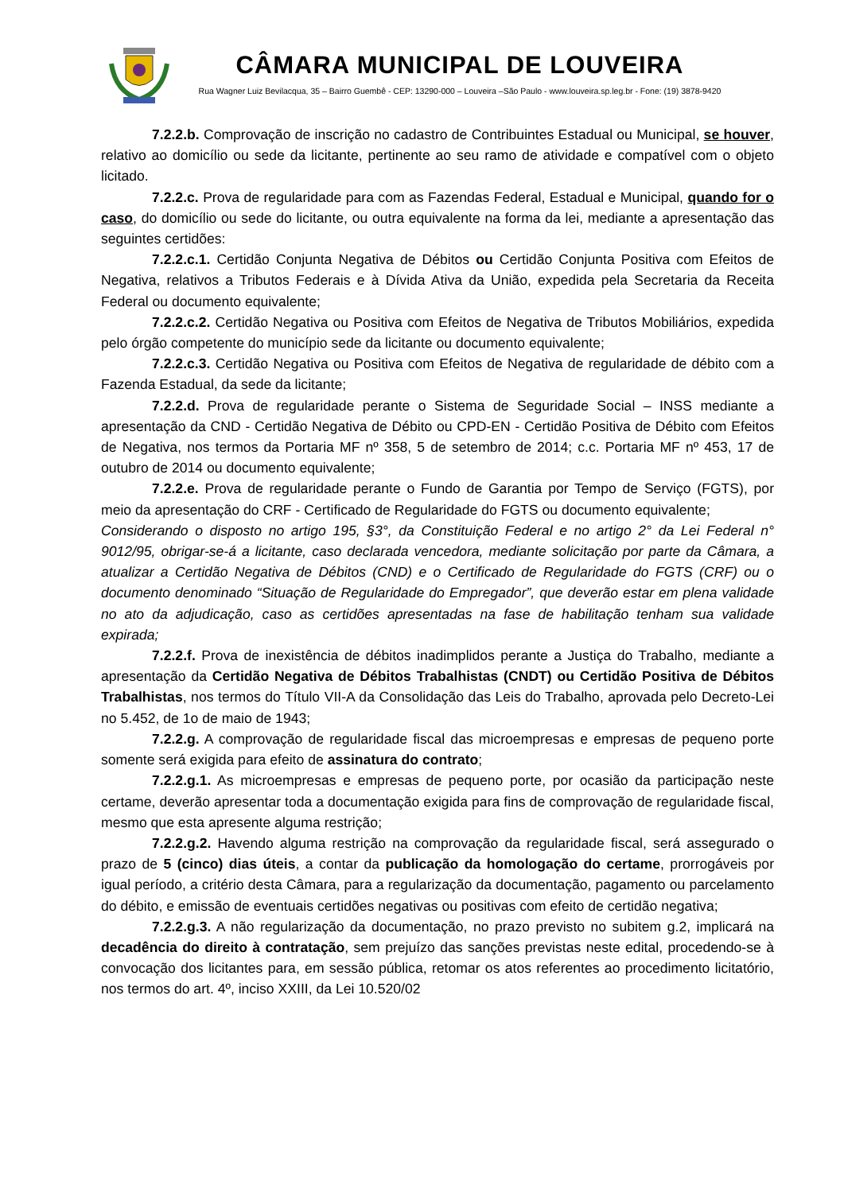CÂMARA MUNICIPAL DE LOUVEIRA
Rua Wagner Luiz Bevilacqua, 35 – Bairro Guembê - CEP: 13290-000 – Louveira –São Paulo - www.louveira.sp.leg.br - Fone: (19) 3878-9420
7.2.2.b. Comprovação de inscrição no cadastro de Contribuintes Estadual ou Municipal, se houver, relativo ao domicílio ou sede da licitante, pertinente ao seu ramo de atividade e compatível com o objeto licitado.
7.2.2.c. Prova de regularidade para com as Fazendas Federal, Estadual e Municipal, quando for o caso, do domicílio ou sede do licitante, ou outra equivalente na forma da lei, mediante a apresentação das seguintes certidões:
7.2.2.c.1. Certidão Conjunta Negativa de Débitos ou Certidão Conjunta Positiva com Efeitos de Negativa, relativos a Tributos Federais e à Dívida Ativa da União, expedida pela Secretaria da Receita Federal ou documento equivalente;
7.2.2.c.2. Certidão Negativa ou Positiva com Efeitos de Negativa de Tributos Mobiliários, expedida pelo órgão competente do município sede da licitante ou documento equivalente;
7.2.2.c.3. Certidão Negativa ou Positiva com Efeitos de Negativa de regularidade de débito com a Fazenda Estadual, da sede da licitante;
7.2.2.d. Prova de regularidade perante o Sistema de Seguridade Social – INSS mediante a apresentação da CND - Certidão Negativa de Débito ou CPD-EN - Certidão Positiva de Débito com Efeitos de Negativa, nos termos da Portaria MF nº 358, 5 de setembro de 2014; c.c. Portaria MF nº 453, 17 de outubro de 2014 ou documento equivalente;
7.2.2.e. Prova de regularidade perante o Fundo de Garantia por Tempo de Serviço (FGTS), por meio da apresentação do CRF - Certificado de Regularidade do FGTS ou documento equivalente;
Considerando o disposto no artigo 195, §3°, da Constituição Federal e no artigo 2° da Lei Federal n° 9012/95, obrigar-se-á a licitante, caso declarada vencedora, mediante solicitação por parte da Câmara, a atualizar a Certidão Negativa de Débitos (CND) e o Certificado de Regularidade do FGTS (CRF) ou o documento denominado “Situação de Regularidade do Empregador”, que deverão estar em plena validade no ato da adjudicação, caso as certidões apresentadas na fase de habilitação tenham sua validade expirada;
7.2.2.f. Prova de inexistência de débitos inadimplidos perante a Justiça do Trabalho, mediante a apresentação da Certidão Negativa de Débitos Trabalhistas (CNDT) ou Certidão Positiva de Débitos Trabalhistas, nos termos do Título VII-A da Consolidação das Leis do Trabalho, aprovada pelo Decreto-Lei no 5.452, de 1o de maio de 1943;
7.2.2.g. A comprovação de regularidade fiscal das microempresas e empresas de pequeno porte somente será exigida para efeito de assinatura do contrato;
7.2.2.g.1. As microempresas e empresas de pequeno porte, por ocasião da participação neste certame, deverão apresentar toda a documentação exigida para fins de comprovação de regularidade fiscal, mesmo que esta apresente alguma restrição;
7.2.2.g.2. Havendo alguma restrição na comprovação da regularidade fiscal, será assegurado o prazo de 5 (cinco) dias úteis, a contar da publicação da homologação do certame, prorrogáveis por igual período, a critério desta Câmara, para a regularização da documentação, pagamento ou parcelamento do débito, e emissão de eventuais certidões negativas ou positivas com efeito de certidão negativa;
7.2.2.g.3. A não regularização da documentação, no prazo previsto no subitem g.2, implicará na decadência do direito à contratação, sem prejuízo das sanções previstas neste edital, procedendo-se à convocação dos licitantes para, em sessão pública, retomar os atos referentes ao procedimento licitatório, nos termos do art. 4º, inciso XXIII, da Lei 10.520/02